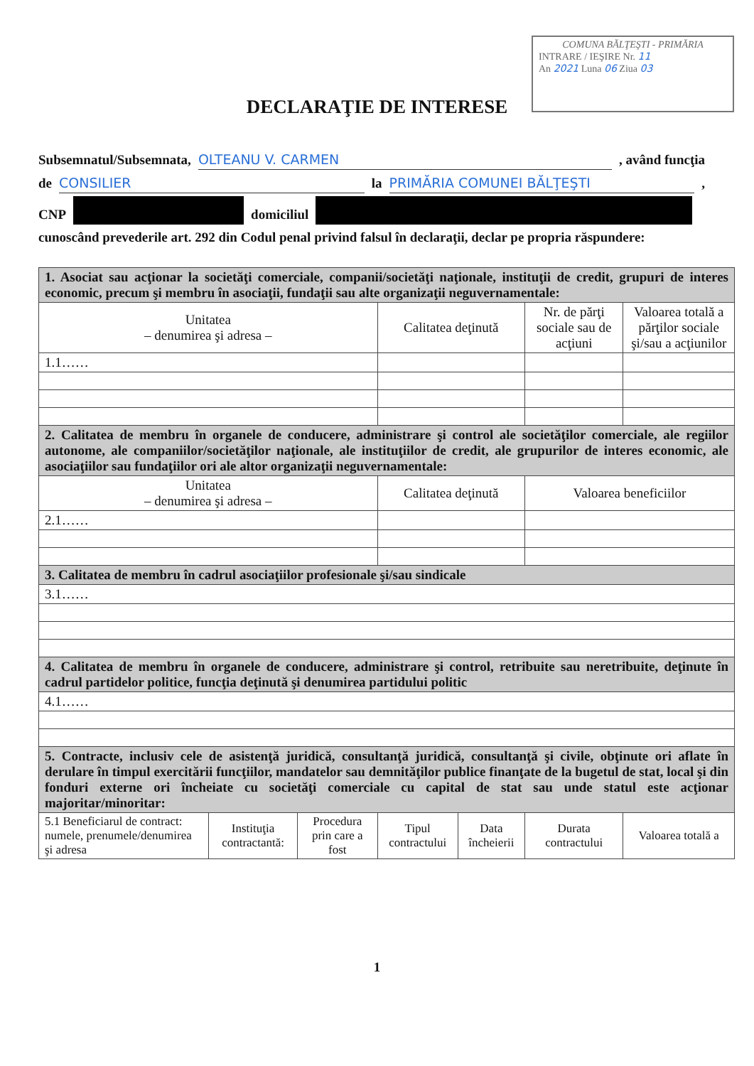COMUNA BĂLŢEŞTI - PRIMĂRIA
INTRARE / IEŞIRE Nr. 11
An 2021 Luna 06 Ziua 03
DECLARAŢIE DE INTERESE
Subsemnatul/Subsemnata, OLTEANU V. CARMEN , având funcţia
de CONSILIER la PRIMĂRIA COMUNEI BĂLŢEŞTI ,
CNP domiciliul
cunoscând prevederile art. 292 din Codul penal privind falsul în declaraţii, declar pe propria răspundere:
| 1. Asociat sau acţionar la societăţi comerciale, companii/societăţi naţionale, instituţii de credit, grupuri de interes economic, precum şi membru în asociaţii, fundaţii sau alte organizaţii neguvernamentale: | | | | | | |
| Unitatea – denumirea şi adresa – | | | Calitatea deţinută | | Nr. de părţi sociale sau de acţiuni | Valoarea totală a părţilor sociale şi/sau a acţiunilor |
| 1.1…… | | | | | | |
| 2. Calitatea de membru în organele de conducere, administrare şi control ale societăţilor comerciale, ale regiilor autonome, ale companiilor/societăţilor naţionale, ale instituţiilor de credit, ale grupurilor de interes economic, ale asociaţiilor sau fundaţiilor ori ale altor organizaţii neguvernamentale: | | | | | | |
| Unitatea – denumirea şi adresa – | | | Calitatea deţinută | | Valoarea beneficiilor | |
| 2.1…… | | | | | | |
| 3. Calitatea de membru în cadrul asociaţiilor profesionale şi/sau sindicale | | | | | | |
| 3.1…… | | | | | | |
| 4. Calitatea de membru în organele de conducere, administrare şi control, retribuite sau neretribuite, deţinute în cadrul partidelor politice, funcţia deţinută şi denumirea partidului politic | | | | | | |
| 4.1…… | | | | | | |
| 5. Contracte, inclusiv cele de asistenţă juridică, consultanţă juridică, consultanţă şi civile, obţinute ori aflate în derulare în timpul exercitării funcţiilor, mandatelor sau demnităţilor publice finanţate de la bugetul de stat, local şi din fonduri externe ori încheiate cu societăţi comerciale cu capital de stat sau unde statul este acţionar majoritar/minoritar: | | | | | | |
| 5.1 Beneficiarul de contract: numele, prenumele/denumirea şi adresa | Instituţia contractantă: | Procedura prin care a fost | Tipul contractului | Data încheierii | Durata contractului | Valoarea totală a |
1